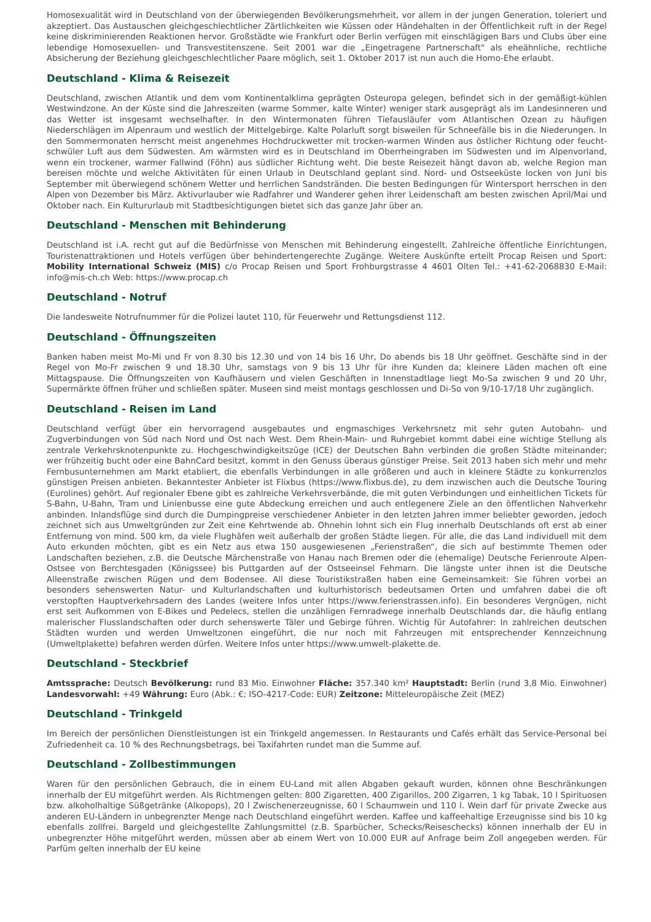Homosexualität wird in Deutschland von der überwiegenden Bevölkerungsmehrheit, vor allem in der jungen Generation, toleriert und akzeptiert. Das Austauschen gleichgeschlechtlicher Zärtlichkeiten wie Küssen oder Händehalten in der Öffentlichkeit ruft in der Regel keine diskriminierenden Reaktionen hervor. Großstädte wie Frankfurt oder Berlin verfügen mit einschlägigen Bars und Clubs über eine lebendige Homosexuellen- und Transvestitenszene. Seit 2001 war die „Eingetragene Partnerschaft" als eheähnliche, rechtliche Absicherung der Beziehung gleichgeschlechtlicher Paare möglich, seit 1. Oktober 2017 ist nun auch die Homo-Ehe erlaubt.
Deutschland - Klima & Reisezeit
Deutschland, zwischen Atlantik und dem vom Kontinentalklima geprägten Osteuropa gelegen, befindet sich in der gemäßigt-kühlen Westwindzone. An der Küste sind die Jahreszeiten (warme Sommer, kalte Winter) weniger stark ausgeprägt als im Landesinneren und das Wetter ist insgesamt wechselhafter. In den Wintermonaten führen Tiefausläufer vom Atlantischen Ozean zu häufigen Niederschlägen im Alpenraum und westlich der Mittelgebirge. Kalte Polarluft sorgt bisweilen für Schneefälle bis in die Niederungen. In den Sommermonaten herrscht meist angenehmes Hochdruckwetter mit trocken-warmen Winden aus östlicher Richtung oder feucht-schwüler Luft aus dem Südwesten. Am wärmsten wird es in Deutschland im Oberrheingraben im Südwesten und im Alpenvorland, wenn ein trockener, warmer Fallwind (Föhn) aus südlicher Richtung weht. Die beste Reisezeit hängt davon ab, welche Region man bereisen möchte und welche Aktivitäten für einen Urlaub in Deutschland geplant sind. Nord- und Ostseeküste locken von Juni bis September mit überwiegend schönem Wetter und herrlichen Sandstränden. Die besten Bedingungen für Wintersport herrschen in den Alpen von Dezember bis März. Aktivurlauber wie Radfahrer und Wanderer gehen ihrer Leidenschaft am besten zwischen April/Mai und Oktober nach. Ein Kultururlaub mit Stadtbesichtigungen bietet sich das ganze Jahr über an.
Deutschland - Menschen mit Behinderung
Deutschland ist i.A. recht gut auf die Bedürfnisse von Menschen mit Behinderung eingestellt. Zahlreiche öffentliche Einrichtungen, Touristenattraktionen und Hotels verfügen über behindertengerechte Zugänge. Weitere Auskünfte erteilt Procap Reisen und Sport: Mobility International Schweiz (MIS) c/o Procap Reisen und Sport Frohburgstrasse 4 4601 Olten Tel.: +41-62-2068830 E-Mail: info@mis-ch.ch Web: https://www.procap.ch
Deutschland - Notruf
Die landesweite Notrufnummer für die Polizei lautet 110, für Feuerwehr und Rettungsdienst 112.
Deutschland - Öffnungszeiten
Banken haben meist Mo-Mi und Fr von 8.30 bis 12.30 und von 14 bis 16 Uhr, Do abends bis 18 Uhr geöffnet. Geschäfte sind in der Regel von Mo-Fr zwischen 9 und 18.30 Uhr, samstags von 9 bis 13 Uhr für ihre Kunden da; kleinere Läden machen oft eine Mittagspause. Die Öffnungszeiten von Kaufhäusern und vielen Geschäften in Innenstadtlage liegt Mo-Sa zwischen 9 und 20 Uhr, Supermärkte öffnen früher und schließen später. Museen sind meist montags geschlossen und Di-So von 9/10-17/18 Uhr zugänglich.
Deutschland - Reisen im Land
Deutschland verfügt über ein hervorragend ausgebautes und engmaschiges Verkehrsnetz mit sehr guten Autobahn- und Zugverbindungen von Süd nach Nord und Ost nach West. Dem Rhein-Main- und Ruhrgebiet kommt dabei eine wichtige Stellung als zentrale Verkehrsknotenpunkte zu. Hochgeschwindigkeitszüge (ICE) der Deutschen Bahn verbinden die großen Städte miteinander; wer frühzeitig bucht oder eine BahnCard besitzt, kommt in den Genuss überaus günstiger Preise. Seit 2013 haben sich mehr und mehr Fernbusunternehmen am Markt etabliert, die ebenfalls Verbindungen in alle größeren und auch in kleinere Städte zu konkurrenzlos günstigen Preisen anbieten. Bekanntester Anbieter ist Flixbus (https://www.flixbus.de), zu dem inzwischen auch die Deutsche Touring (Eurolines) gehört. Auf regionaler Ebene gibt es zahlreiche Verkehrsverbände, die mit guten Verbindungen und einheitlichen Tickets für S-Bahn, U-Bahn, Tram und Linienbusse eine gute Abdeckung erreichen und auch entlegenere Ziele an den öffentlichen Nahverkehr anbinden. Inlandsflüge sind durch die Dumpingpreise verschiedener Anbieter in den letzten Jahren immer beliebter geworden, jedoch zeichnet sich aus Umweltgründen zur Zeit eine Kehrtwende ab. Ohnehin lohnt sich ein Flug innerhalb Deutschlands oft erst ab einer Entfernung von mind. 500 km, da viele Flughäfen weit außerhalb der großen Städte liegen. Für alle, die das Land individuell mit dem Auto erkunden möchten, gibt es ein Netz aus etwa 150 ausgewiesenen „Ferienstraßen“, die sich auf bestimmte Themen oder Landschaften beziehen, z.B. die Deutsche Märchenstraße von Hanau nach Bremen oder die (ehemalige) Deutsche Ferienroute Alpen-Ostsee von Berchtesgaden (Königssee) bis Puttgarden auf der Ostseeinsel Fehmarn. Die längste unter ihnen ist die Deutsche Alleenstraße zwischen Rügen und dem Bodensee. All diese Touristikstraßen haben eine Gemeinsamkeit: Sie führen vorbei an besonders sehenswerten Natur- und Kulturlandschaften und kulturhistorisch bedeutsamen Orten und umfahren dabei die oft verstopften Hauptverkehrsadern des Landes (weitere Infos unter https://www.ferienstrassen.info). Ein besonderes Vergnügen, nicht erst seit Aufkommen von E-Bikes und Pedelecs, stellen die unzähligen Fernradwege innerhalb Deutschlands dar, die häufig entlang malerischer Flusslandschaften oder durch sehenswerte Täler und Gebirge führen. Wichtig für Autofahrer: In zahlreichen deutschen Städten wurden und werden Umweltzonen eingeführt, die nur noch mit Fahrzeugen mit entsprechender Kennzeichnung (Umweltplakette) befahren werden dürfen. Weitere Infos unter https://www.umwelt-plakette.de.
Deutschland - Steckbrief
Amtssprache: Deutsch Bevölkerung: rund 83 Mio. Einwohner Fläche: 357.340 km² Hauptstadt: Berlin (rund 3,8 Mio. Einwohner) Landesvorwahl: +49 Währung: Euro (Abk.: €; ISO-4217-Code: EUR) Zeitzone: Mitteleuropäische Zeit (MEZ)
Deutschland - Trinkgeld
Im Bereich der persönlichen Dienstleistungen ist ein Trinkgeld angemessen. In Restaurants und Cafés erhält das Service-Personal bei Zufriedenheit ca. 10 % des Rechnungsbetrags, bei Taxifahrten rundet man die Summe auf.
Deutschland - Zollbestimmungen
Waren für den persönlichen Gebrauch, die in einem EU-Land mit allen Abgaben gekauft wurden, können ohne Beschränkungen innerhalb der EU mitgeführt werden. Als Richtmengen gelten: 800 Zigaretten, 400 Zigarillos, 200 Zigarren, 1 kg Tabak, 10 l Spirituosen bzw. alkoholhaltige Süßgetränke (Alkopops), 20 l Zwischenerzeugnisse, 60 l Schaumwein und 110 l. Wein darf für private Zwecke aus anderen EU-Ländern in unbegrenzter Menge nach Deutschland eingeführt werden. Kaffee und kaffeehaltige Erzeugnisse sind bis 10 kg ebenfalls zollfrei. Bargeld und gleichgestellte Zahlungsmittel (z.B. Sparbücher, Schecks/Reiseschecks) können innerhalb der EU in unbegrenzter Höhe mitgeführt werden, müssen aber ab einem Wert von 10.000 EUR auf Anfrage beim Zoll angegeben werden. Für Parfüm gelten innerhalb der EU keine